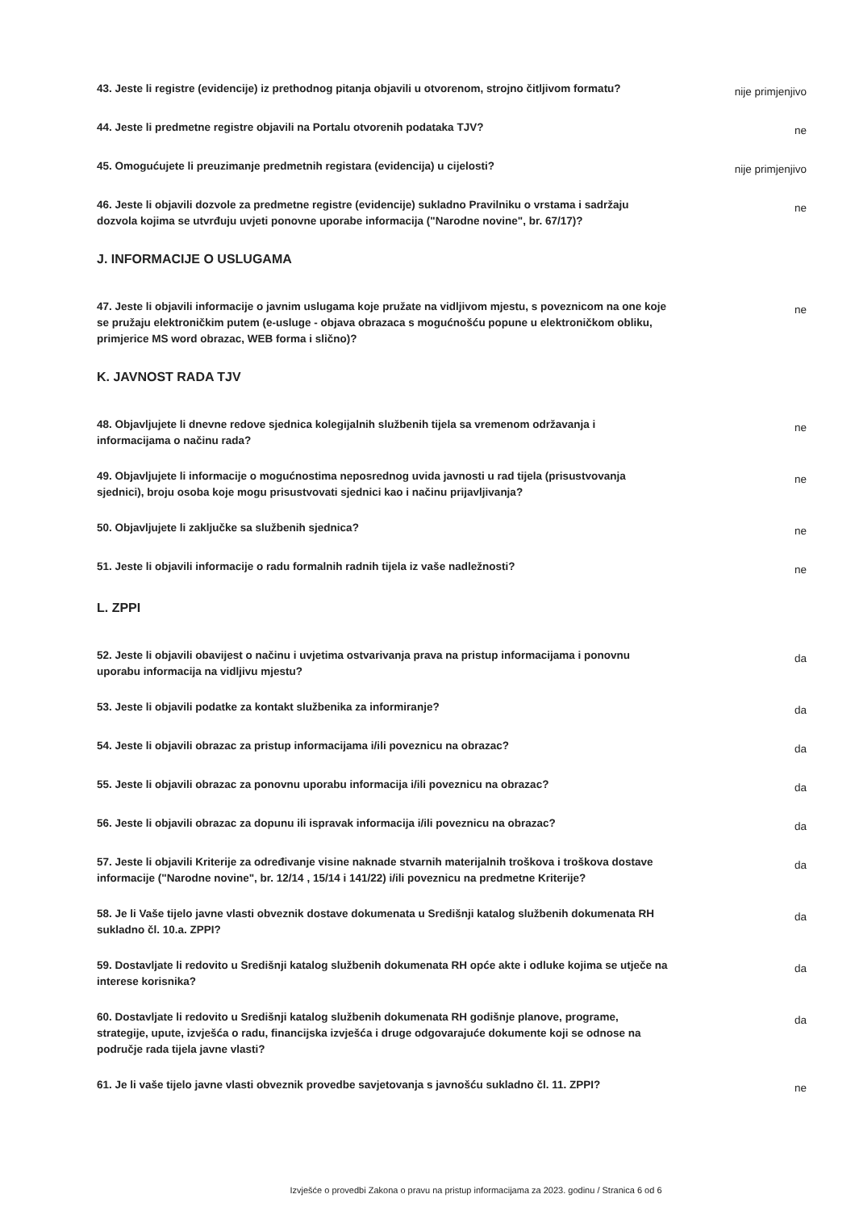43. Jeste li registre (evidencije) iz prethodnog pitanja objavili u otvorenom, strojno čitljivom formatu?
nije primjenjivo
44. Jeste li predmetne registre objavili na Portalu otvorenih podataka TJV?
ne
45. Omogućujete li preuzimanje predmetnih registara (evidencija) u cijelosti?
nije primjenjivo
46. Jeste li objavili dozvole za predmetne registre (evidencije) sukladno Pravilniku o vrstama i sadržaju dozvola kojima se utvrđuju uvjeti ponovne uporabe informacija ("Narodne novine", br. 67/17)?
ne
J. INFORMACIJE O USLUGAMA
47. Jeste li objavili informacije o javnim uslugama koje pružate na vidljivom mjestu, s poveznicom na one koje se pružaju elektroničkim putem (e-usluge - objava obrazaca s mogućnošću popune u elektroničkom obliku, primjerice MS word obrazac, WEB forma i slično)?
ne
K. JAVNOST RADA TJV
48. Objavljujete li dnevne redove sjednica kolegijalnih službenih tijela sa vremenom održavanja i informacijama o načinu rada?
ne
49. Objavljujete li informacije o mogućnostima neposrednog uvida javnosti u rad tijela (prisustvovanja sjednici), broju osoba koje mogu prisustvovati sjednici kao i načinu prijavljivanja?
ne
50. Objavljujete li zaključke sa službenih sjednica?
ne
51. Jeste li objavili informacije o radu formalnih radnih tijela iz vaše nadležnosti?
ne
L. ZPPI
52. Jeste li objavili obavijest o načinu i uvjetima ostvarivanja prava na pristup informacijama i ponovnu uporabu informacija na vidljivu mjestu?
da
53. Jeste li objavili podatke za kontakt službenika za informiranje?
da
54. Jeste li objavili obrazac za pristup informacijama i/ili poveznicu na obrazac?
da
55. Jeste li objavili obrazac za ponovnu uporabu informacija i/ili poveznicu na obrazac?
da
56. Jeste li objavili obrazac za dopunu ili ispravak informacija i/ili poveznicu na obrazac?
da
57. Jeste li objavili Kriterije za određivanje visine naknade stvarnih materijalnih troškova i troškova dostave informacije ("Narodne novine", br. 12/14 , 15/14 i 141/22) i/ili poveznicu na predmetne Kriterije?
da
58. Je li Vaše tijelo javne vlasti obveznik dostave dokumenata u Središnji katalog službenih dokumenata RH sukladno čl. 10.a. ZPPI?
da
59. Dostavljate li redovito u Središnji katalog službenih dokumenata RH opće akte i odluke kojima se utječe na interese korisnika?
da
60. Dostavljate li redovito u Središnji katalog službenih dokumenata RH godišnje planove, programe, strategije, upute, izvješća o radu, financijska izvješća i druge odgovarajuće dokumente koji se odnose na područje rada tijela javne vlasti?
da
61. Je li vaše tijelo javne vlasti obveznik provedbe savjetovanja s javnošću sukladno čl. 11. ZPPI?
ne
Izvješće o provedbi Zakona o pravu na pristup informacijama za 2023. godinu / Stranica 6 od 6